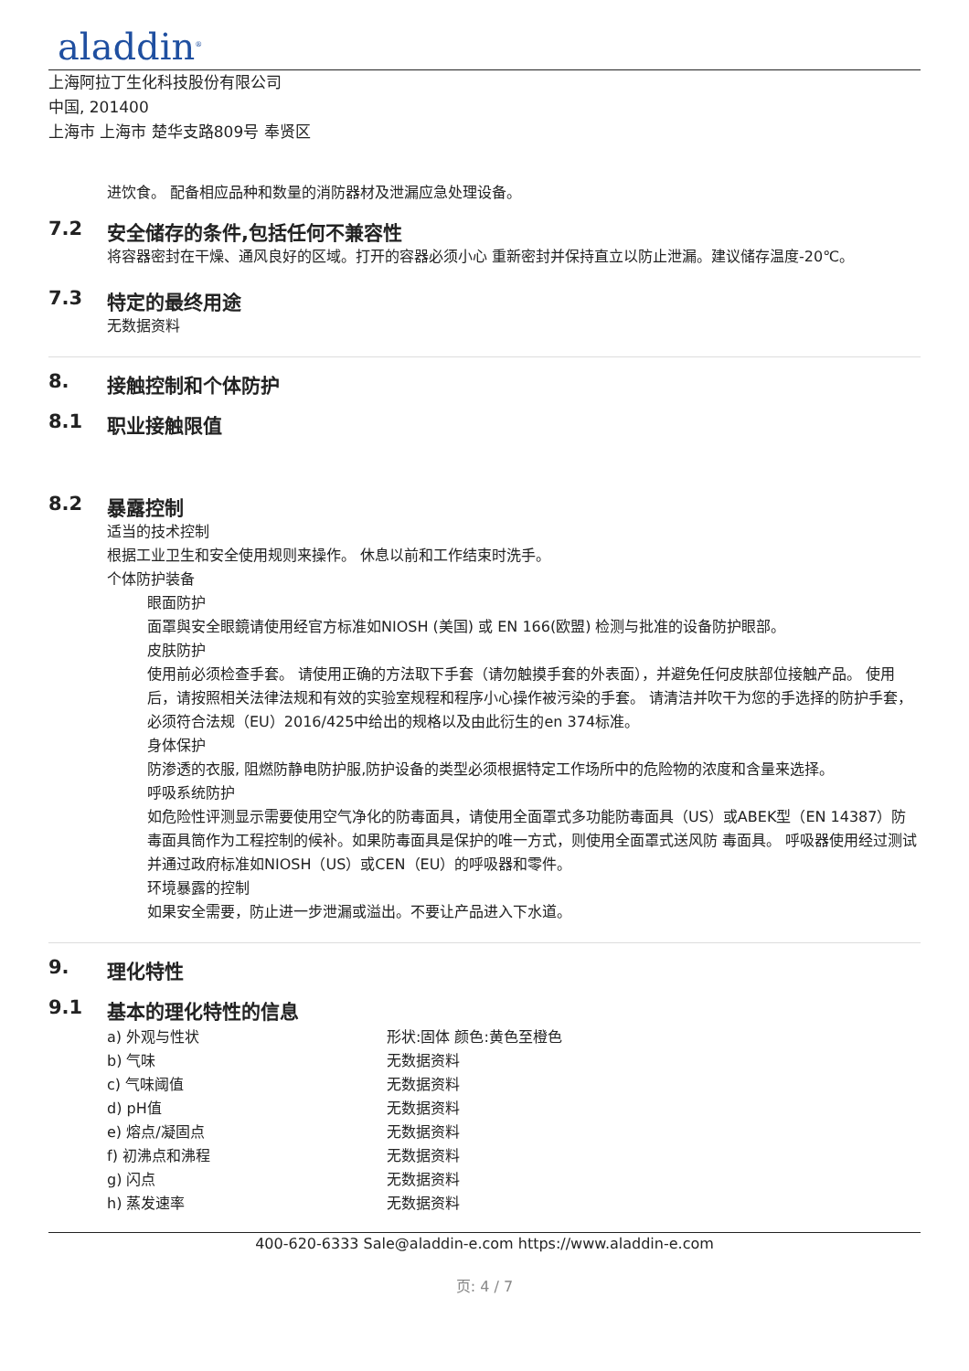aladdin<sup>®</sup>
上海阿拉丁生化科技股份有限公司
中国, 201400
上海市 上海市 楚华支路809号 奉贤区
进饮食。 配备相应品种和数量的消防器材及泄漏应急处理设备。
7.2 安全储存的条件,包括任何不兼容性
将容器密封在干燥、通风良好的区域。打开的容器必须小心 重新密封并保持直立以防止泄漏。建议储存温度-20℃。
7.3 特定的最终用途
无数据资料
8. 接触控制和个体防护
8.1 职业接触限值
8.2 暴露控制
适当的技术控制
根据工业卫生和安全使用规则来操作。 休息以前和工作结束时洗手。
个体防护装备
眼面防护
面罩與安全眼鏡请使用经官方标准如NIOSH (美国) 或 EN 166(欧盟) 检测与批准的设备防护眼部。
皮肤防护
使用前必须检查手套。 请使用正确的方法取下手套（请勿触摸手套的外表面），并避免任何皮肤部位接触产品。 使用后，请按照相关法律法规和有效的实验室规程和程序小心操作被污染的手套。 请清洁并吹干为您的手选择的防护手套，必须符合法规（EU）2016/425中给出的规格以及由此衍生的en 374标准。
身体保护
防渗透的衣服, 阻燃防静电防护服,防护设备的类型必须根据特定工作场所中的危险物的浓度和含量来选择。
呼吸系统防护
如危险性评测显示需要使用空气净化的防毒面具，请使用全面罩式多功能防毒面具（US）或ABEK型（EN 14387）防毒面具筒作为工程控制的候补。如果防毒面具是保护的唯一方式，则使用全面罩式送风防 毒面具。 呼吸器使用经过测试并通过政府标准如NIOSH（US）或CEN（EU）的呼吸器和零件。
环境暴露的控制
如果安全需要，防止进一步泄漏或溢出。不要让产品进入下水道。
9. 理化特性
9.1 基本的理化特性的信息
| a) 外观与性状 | 形状:固体 颜色:黄色至橙色 |
| b) 气味 | 无数据资料 |
| c) 气味阈值 | 无数据资料 |
| d) pH值 | 无数据资料 |
| e) 熔点/凝固点 | 无数据资料 |
| f) 初沸点和沸程 | 无数据资料 |
| g) 闪点 | 无数据资料 |
| h) 蒸发速率 | 无数据资料 |
400-620-6333 Sale@aladdin-e.com https://www.aladdin-e.com
页: 4 / 7